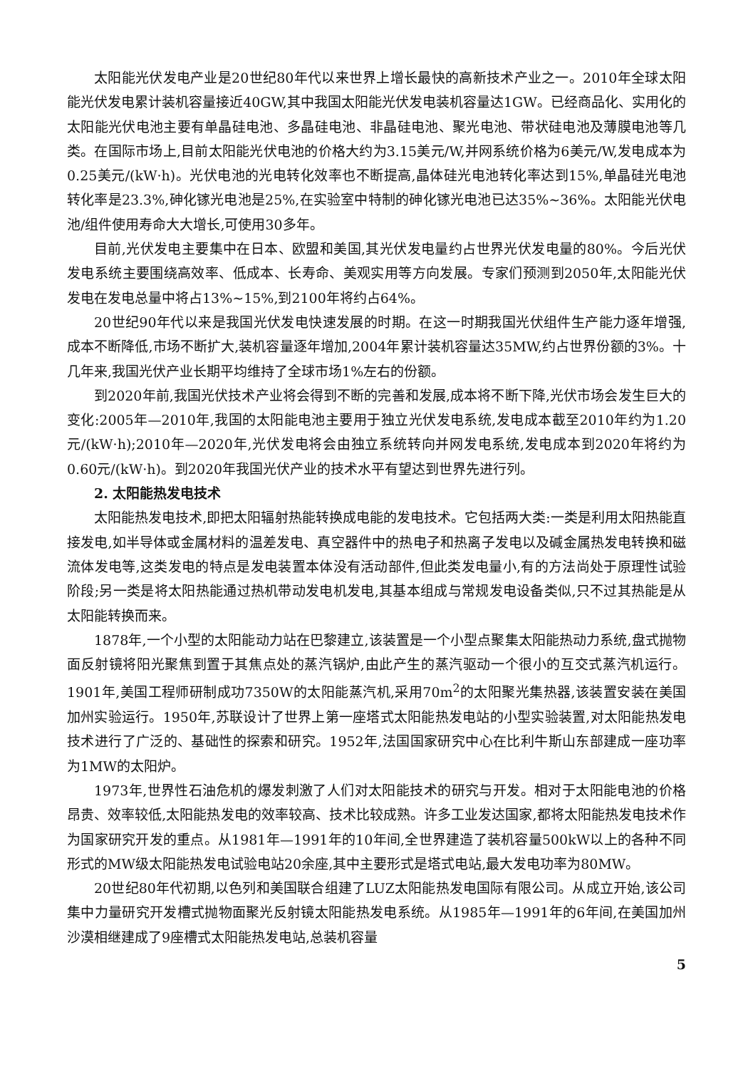太阳能光伏发电产业是20世纪80年代以来世界上增长最快的高新技术产业之一。2010年全球太阳能光伏发电累计装机容量接近40GW,其中我国太阳能光伏发电装机容量达1GW。已经商品化、实用化的太阳能光伏电池主要有单晶硅电池、多晶硅电池、非晶硅电池、聚光电池、带状硅电池及薄膜电池等几类。在国际市场上,目前太阳能光伏电池的价格大约为3.15美元/W,并网系统价格为6美元/W,发电成本为0.25美元/(kW·h)。光伏电池的光电转化效率也不断提高,晶体硅光电池转化率达到15%,单晶硅光电池转化率是23.3%,砷化镓光电池是25%,在实验室中特制的砷化镓光电池已达35%~36%。太阳能光伏电池/组件使用寿命大大增长,可使用30多年。
目前,光伏发电主要集中在日本、欧盟和美国,其光伏发电量约占世界光伏发电量的80%。今后光伏发电系统主要围绕高效率、低成本、长寿命、美观实用等方向发展。专家们预测到2050年,太阳能光伏发电在发电总量中将占13%~15%,到2100年将约占64%。
20世纪90年代以来是我国光伏发电快速发展的时期。在这一时期我国光伏组件生产能力逐年增强,成本不断降低,市场不断扩大,装机容量逐年增加,2004年累计装机容量达35MW,约占世界份额的3%。十几年来,我国光伏产业长期平均维持了全球市场1%左右的份额。
到2020年前,我国光伏技术产业将会得到不断的完善和发展,成本将不断下降,光伏市场会发生巨大的变化:2005年—2010年,我国的太阳能电池主要用于独立光伏发电系统,发电成本截至2010年约为1.20元/(kW·h);2010年—2020年,光伏发电将会由独立系统转向并网发电系统,发电成本到2020年将约为0.60元/(kW·h)。到2020年我国光伏产业的技术水平有望达到世界先进行列。
2. 太阳能热发电技术
太阳能热发电技术,即把太阳辐射热能转换成电能的发电技术。它包括两大类:一类是利用太阳热能直接发电,如半导体或金属材料的温差发电、真空器件中的热电子和热离子发电以及碱金属热发电转换和磁流体发电等,这类发电的特点是发电装置本体没有活动部件,但此类发电量小,有的方法尚处于原理性试验阶段;另一类是将太阳热能通过热机带动发电机发电,其基本组成与常规发电设备类似,只不过其热能是从太阳能转换而来。
1878年,一个小型的太阳能动力站在巴黎建立,该装置是一个小型点聚集太阳能热动力系统,盘式抛物面反射镜将阳光聚焦到置于其焦点处的蒸汽锅炉,由此产生的蒸汽驱动一个很小的互交式蒸汽机运行。1901年,美国工程师研制成功7350W的太阳能蒸汽机,采用70m<sup>2</sup>的太阳聚光集热器,该装置安装在美国加州实验运行。1950年,苏联设计了世界上第一座塔式太阳能热发电站的小型实验装置,对太阳能热发电技术进行了广泛的、基础性的探索和研究。1952年,法国国家研究中心在比利牛斯山东部建成一座功率为1MW的太阳炉。
1973年,世界性石油危机的爆发刺激了人们对太阳能技术的研究与开发。相对于太阳能电池的价格昂贵、效率较低,太阳能热发电的效率较高、技术比较成熟。许多工业发达国家,都将太阳能热发电技术作为国家研究开发的重点。从1981年—1991年的10年间,全世界建造了装机容量500kW以上的各种不同形式的MW级太阳能热发电试验电站20余座,其中主要形式是塔式电站,最大发电功率为80MW。
20世纪80年代初期,以色列和美国联合组建了LUZ太阳能热发电国际有限公司。从成立开始,该公司集中力量研究开发槽式抛物面聚光反射镜太阳能热发电系统。从1985年—1991年的6年间,在美国加州沙漠相继建成了9座槽式太阳能热发电站,总装机容量
5